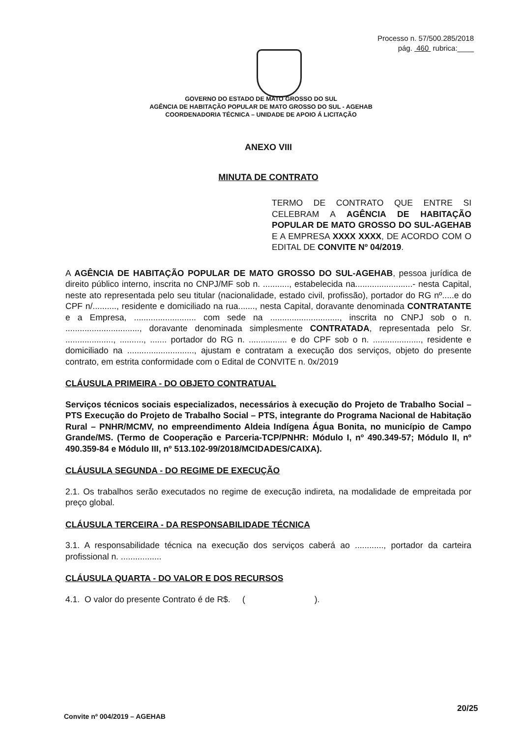Processo n. 57/500.285/2018
pág. 460 rubrica:____
GOVERNO DO ESTADO DE MATO GROSSO DO SUL
AGÊNCIA DE HABITAÇÃO POPULAR DE MATO GROSSO DO SUL - AGEHAB
COORDENADORIA TÉCNICA – UNIDADE DE APOIO Á LICITAÇÃO
ANEXO VIII
MINUTA DE CONTRATO
TERMO DE CONTRATO QUE ENTRE SI CELEBRAM A AGÊNCIA DE HABITAÇÃO POPULAR DE MATO GROSSO DO SUL-AGEHAB E A EMPRESA XXXX XXXX, DE ACORDO COM O EDITAL DE CONVITE Nº 04/2019.
A AGÊNCIA DE HABITAÇÃO POPULAR DE MATO GROSSO DO SUL-AGEHAB, pessoa jurídica de direito público interno, inscrita no CNPJ/MF sob n. ..........., estabelecida na........................- nesta Capital, neste ato representada pelo seu titular (nacionalidade, estado civil, profissão), portador do RG nº.....e do CPF n/.........., residente e domiciliado na rua......., nesta Capital, doravante denominada CONTRATANTE e a Empresa, .......................... com sede na ............................., inscrita no CNPJ sob o n. ..............................., doravante denominada simplesmente CONTRATADA, representada pelo Sr. ...................., .........., ....... portador do RG n. ................ e do CPF sob o n. ...................., residente e domiciliado na ............................, ajustam e contratam a execução dos serviços, objeto do presente contrato, em estrita conformidade com o Edital de CONVITE n. 0x/2019
CLÁUSULA PRIMEIRA - DO OBJETO CONTRATUAL
Serviços técnicos sociais especializados, necessários à execução do Projeto de Trabalho Social – PTS Execução do Projeto de Trabalho Social – PTS, integrante do Programa Nacional de Habitação Rural – PNHR/MCMV, no empreendimento Aldeia Indígena Água Bonita, no município de Campo Grande/MS. (Termo de Cooperação e Parceria-TCP/PNHR: Módulo I, nº 490.349-57; Módulo II, nº 490.359-84 e Módulo III, nº 513.102-99/2018/MCIDADES/CAIXA).
CLÁUSULA SEGUNDA - DO REGIME DE EXECUÇÃO
2.1. Os trabalhos serão executados no regime de execução indireta, na modalidade de empreitada por preço global.
CLÁUSULA TERCEIRA - DA RESPONSABILIDADE TÉCNICA
3.1. A responsabilidade técnica na execução dos serviços caberá ao ............, portador da carteira profissional n. .................
CLÁUSULA QUARTA - DO VALOR E DOS RECURSOS
4.1. O valor do presente Contrato é de R$. ( ).
Convite nº 004/2019 – AGEHAB
20/25